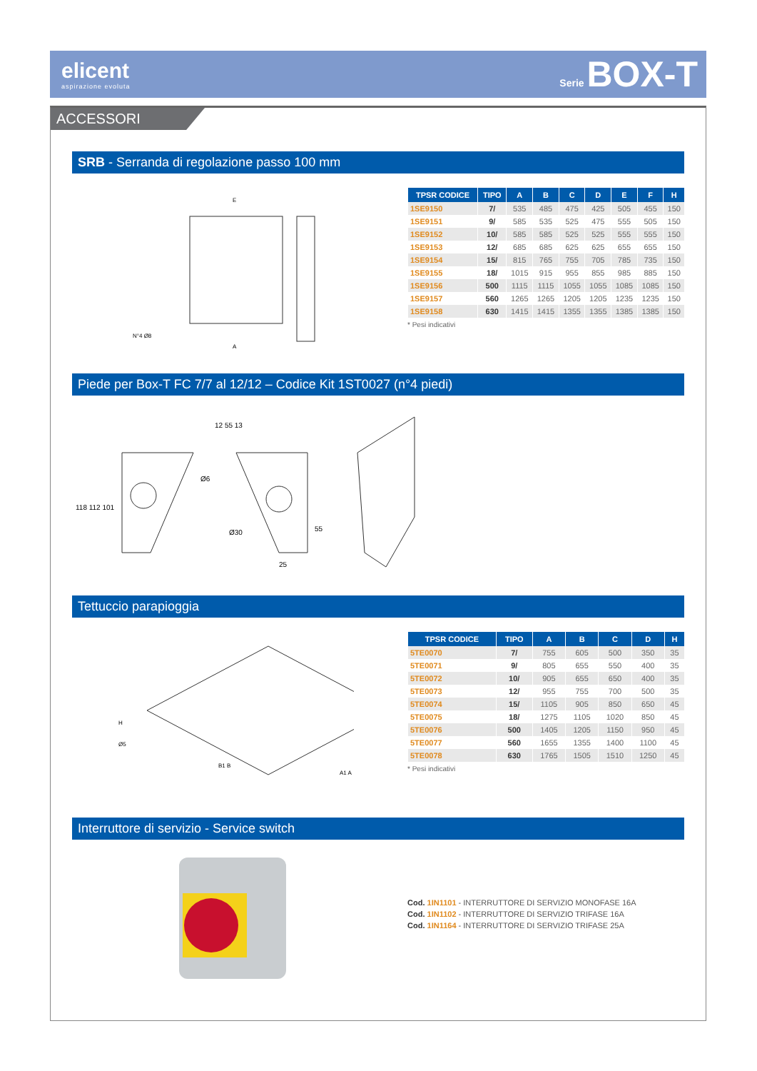elicent
aspirazione evoluta
Serie BOX-T
ACCESSORI
SRB - Serranda di regolazione passo 100 mm
E
A
N°4 Ø8
| TPSR CODICE | TIPO | A | B | C | D | E | F | H |
| --- | --- | --- | --- | --- | --- | --- | --- | --- |
| 1SE9150 | 7/ | 535 | 485 | 475 | 425 | 505 | 455 | 150 |
| 1SE9151 | 9/ | 585 | 535 | 525 | 475 | 555 | 505 | 150 |
| 1SE9152 | 10/ | 585 | 585 | 525 | 525 | 555 | 555 | 150 |
| 1SE9153 | 12/ | 685 | 685 | 625 | 625 | 655 | 655 | 150 |
| 1SE9154 | 15/ | 815 | 765 | 755 | 705 | 785 | 735 | 150 |
| 1SE9155 | 18/ | 1015 | 915 | 955 | 855 | 985 | 885 | 150 |
| 1SE9156 | 500 | 1115 | 1115 | 1055 | 1055 | 1085 | 1085 | 150 |
| 1SE9157 | 560 | 1265 | 1265 | 1205 | 1205 | 1235 | 1235 | 150 |
| 1SE9158 | 630 | 1415 | 1415 | 1355 | 1355 | 1385 | 1385 | 150 |
* Pesi indicativi
Piede per Box-T FC 7/7 al 12/12 – Codice Kit 1ST0027 (n°4 piedi)
118 112 101
12 55 13
Ø6
Ø30
55
25
Tettuccio parapioggia
H
Ø5
B1 B
A1 A
| TPSR CODICE | TIPO | A | B | C | D | H |
| --- | --- | --- | --- | --- | --- | --- |
| 5TE0070 | 7/ | 755 | 605 | 500 | 350 | 35 |
| 5TE0071 | 9/ | 805 | 655 | 550 | 400 | 35 |
| 5TE0072 | 10/ | 905 | 655 | 650 | 400 | 35 |
| 5TE0073 | 12/ | 955 | 755 | 700 | 500 | 35 |
| 5TE0074 | 15/ | 1105 | 905 | 850 | 650 | 45 |
| 5TE0075 | 18/ | 1275 | 1105 | 1020 | 850 | 45 |
| 5TE0076 | 500 | 1405 | 1205 | 1150 | 950 | 45 |
| 5TE0077 | 560 | 1655 | 1355 | 1400 | 1100 | 45 |
| 5TE0078 | 630 | 1765 | 1505 | 1510 | 1250 | 45 |
* Pesi indicativi
Interruttore di servizio - Service switch
Cod. 1IN1101 - INTERRUTTORE DI SERVIZIO MONOFASE 16A
Cod. 1IN1102 - INTERRUTTORE DI SERVIZIO TRIFASE 16A
Cod. 1IN1164 - INTERRUTTORE DI SERVIZIO TRIFASE 25A